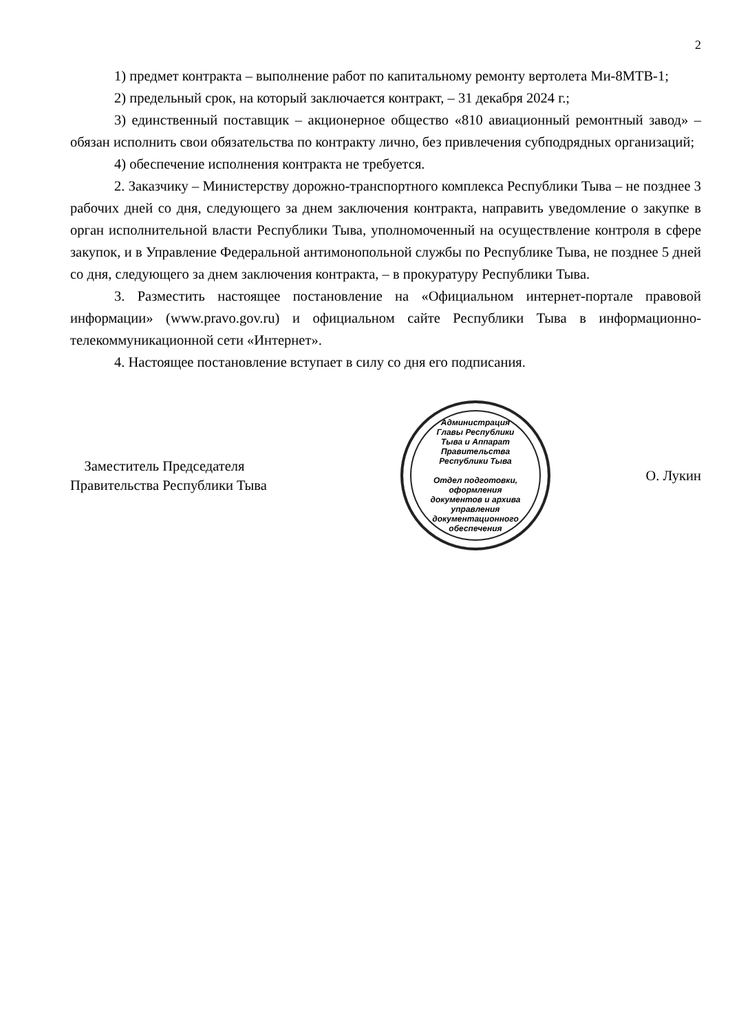2
1) предмет контракта – выполнение работ по капитальному ремонту вертолета Ми-8МТВ-1;
2) предельный срок, на который заключается контракт, – 31 декабря 2024 г.;
3) единственный поставщик – акционерное общество «810 авиационный ремонтный завод» – обязан исполнить свои обязательства по контракту лично, без привлечения субподрядных организаций;
4) обеспечение исполнения контракта не требуется.
2. Заказчику – Министерству дорожно-транспортного комплекса Республики Тыва – не позднее 3 рабочих дней со дня, следующего за днем заключения контракта, направить уведомление о закупке в орган исполнительной власти Республики Тыва, уполномоченный на осуществление контроля в сфере закупок, и в Управление Федеральной антимонопольной службы по Республике Тыва, не позднее 5 дней со дня, следующего за днем заключения контракта, – в прокуратуру Республики Тыва.
3. Разместить настоящее постановление на «Официальном интернет-портале правовой информации» (www.pravo.gov.ru) и официальном сайте Республики Тыва в информационно-телекоммуникационной сети «Интернет».
4. Настоящее постановление вступает в силу со дня его подписания.
Заместитель Председателя
Правительства Республики Тыва
Администрация Главы Республики Тыва и Аппарат Правительства Республики Тыва
Отдел подготовки, оформления документов и архива управления документационного обеспечения
О. Лукин